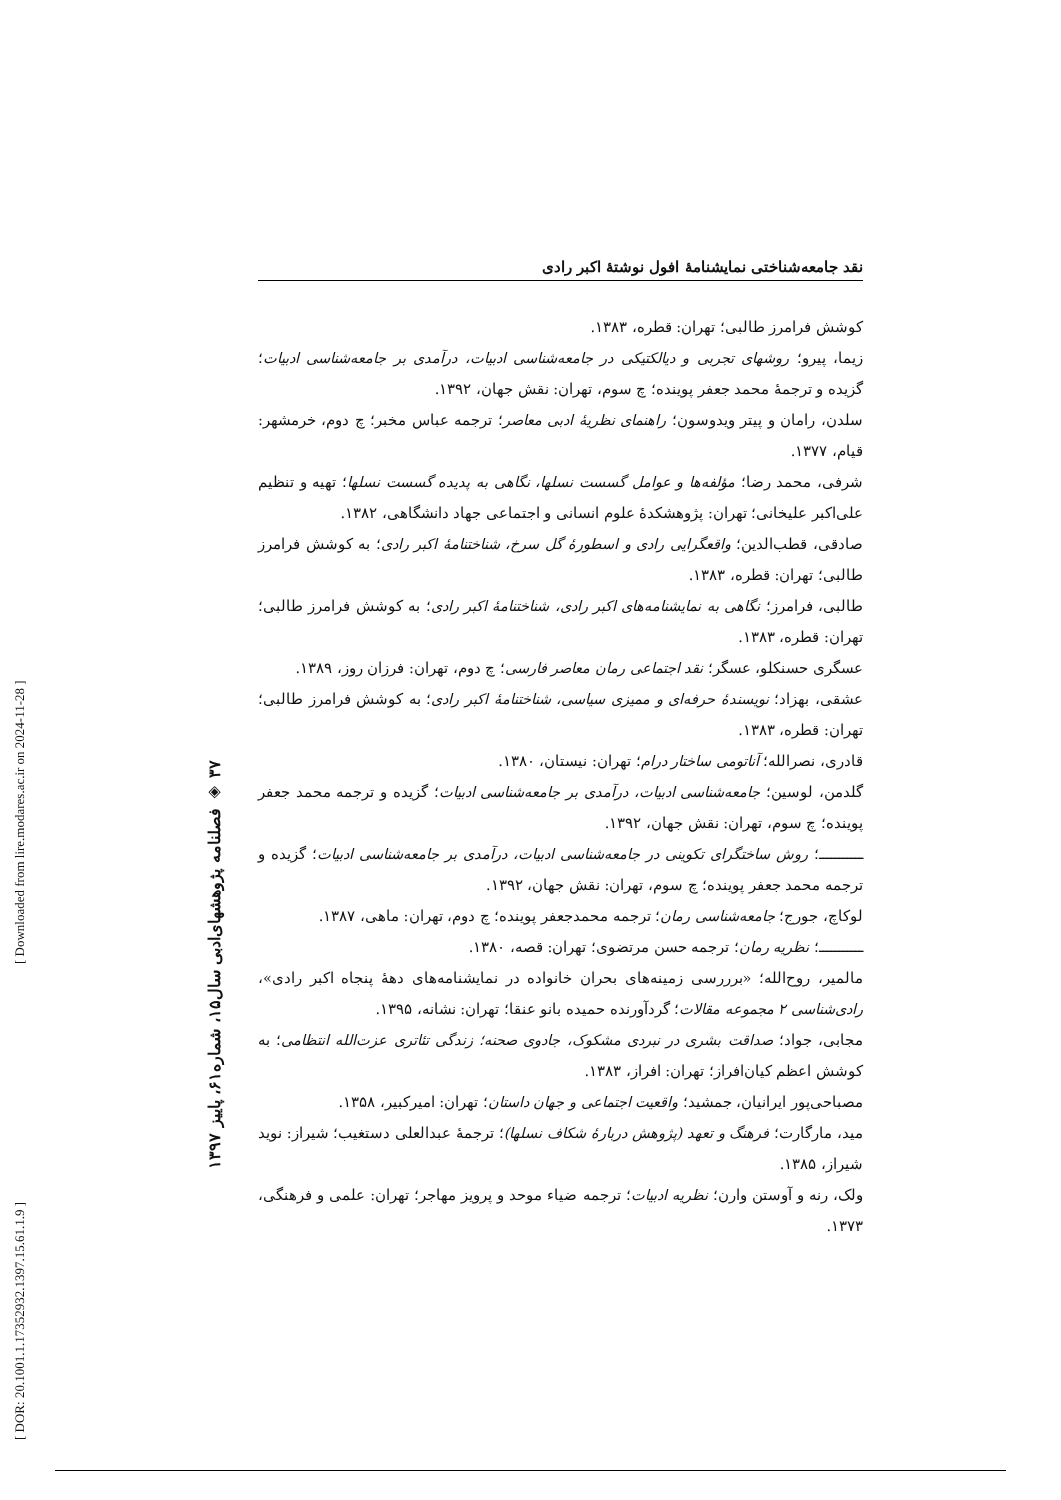[ DOR: 20.1001.1.17352932.1397.15.61.1.9 ] [ Downloaded from lire.modares.ac.ir on 2024-11-28 ]
۳۷ ◈ فصلنامه پژوهشهای‌ادبی سال۱۵، شماره۶۱، پاییز ۱۳۹۷
نقد جامعه‌شناختی نمایشنامهٔ افول نوشتهٔ اکبر رادی
کوشش فرامرز طالبی؛ تهران: قطره، ۱۳۸۳.
زیما، پیرو؛ روشهای تجربی و دیالکتیکی در جامعه‌شناسی ادبیات، درآمدی بر جامعه‌شناسی ادبیات؛ گزیده و ترجمهٔ محمد جعفر پوینده؛ چ سوم، تهران: نقش جهان، ۱۳۹۲.
سلدن، رامان و پیتر ویدوسون؛ راهنمای نظریهٔ ادبی معاصر؛ ترجمه عباس مخبر؛ چ دوم، خرمشهر: قیام، ۱۳۷۷.
شرفی، محمد رضا؛ مؤلفه‌ها و عوامل گسست نسلها، نگاهی به پدیده گسست نسلها؛ تهیه و تنظیم علی‌اکبر علیخانی؛ تهران: پژوهشکدهٔ علوم انسانی و اجتماعی جهاد دانشگاهی، ۱۳۸۲.
صادقی، قطب‌الدین؛ واقعگرایی رادی و اسطورهٔ گل سرخ، شناختنامهٔ اکبر رادی؛ به کوشش فرامرز طالبی؛ تهران: قطره، ۱۳۸۳.
طالبی، فرامرز؛ نگاهی به نمایشنامه‌های اکبر رادی، شناختنامهٔ اکبر رادی؛ به کوشش فرامرز طالبی؛ تهران: قطره، ۱۳۸۳.
عسگری حسنکلو، عسگر؛ نقد اجتماعی رمان معاصر فارسی؛ چ دوم، تهران: فرزان روز، ۱۳۸۹.
عشقی، بهزاد؛ نویسندهٔ حرفه‌ای و ممیزی سیاسی، شناختنامهٔ اکبر رادی؛ به کوشش فرامرز طالبی؛ تهران: قطره، ۱۳۸۳.
قادری، نصرالله؛ آناتومی ساختار درام؛ تهران: نیستان، ۱۳۸۰.
گلدمن، لوسین؛ جامعه‌شناسی ادبیات، درآمدی بر جامعه‌شناسی ادبیات؛ گزیده و ترجمه محمد جعفر پوینده؛ چ سوم، تهران: نقش جهان، ۱۳۹۲.
ـــــــــــ؛ روش ساختگرای تکوینی در جامعه‌شناسی ادبیات، درآمدی بر جامعه‌شناسی ادبیات؛ گزیده و ترجمه محمد جعفر پوینده؛ چ سوم، تهران: نقش جهان، ۱۳۹۲.
لوکاچ، جورج؛ جامعه‌شناسی رمان؛ ترجمه محمدجعفر پوینده؛ چ دوم، تهران: ماهی، ۱۳۸۷.
ـــــــــــ؛ نظریه رمان؛ ترجمه حسن مرتضوی؛ تهران: قصه، ۱۳۸۰.
مالمیر، روح‌الله؛ «برررسی زمینه‌های بحران خانواده در نمایشنامه‌های دهۀ پنجاه اکبر رادی»، رادی‌شناسی ۲ مجموعه مقالات؛ گردآورنده حمیده بانو عنقا؛ تهران: نشانه، ۱۳۹۵.
مجابی، جواد؛ صداقت بشری در نبردی مشکوک، جادوی صحنه؛ زندگی تئاتری عزت‌الله انتظامی؛ به کوشش اعظم کیان‌افراز؛ تهران: افراز، ۱۳۸۳.
مصباحی‌پور ایرانیان، جمشید؛ واقعیت اجتماعی و جهان داستان؛ تهران: امیرکبیر، ۱۳۵۸.
مید، مارگارت؛ فرهنگ و تعهد (پژوهش دربارهٔ شکاف نسلها)؛ ترجمهٔ عبدالعلی دستغیب؛ شیراز: نوید شیراز، ۱۳۸۵.
ولک، رنه و آوستن وارن؛ نظریه ادبیات؛ ترجمه ضیاء موحد و پرویز مهاجر؛ تهران: علمی و فرهنگی، ۱۳۷۳.